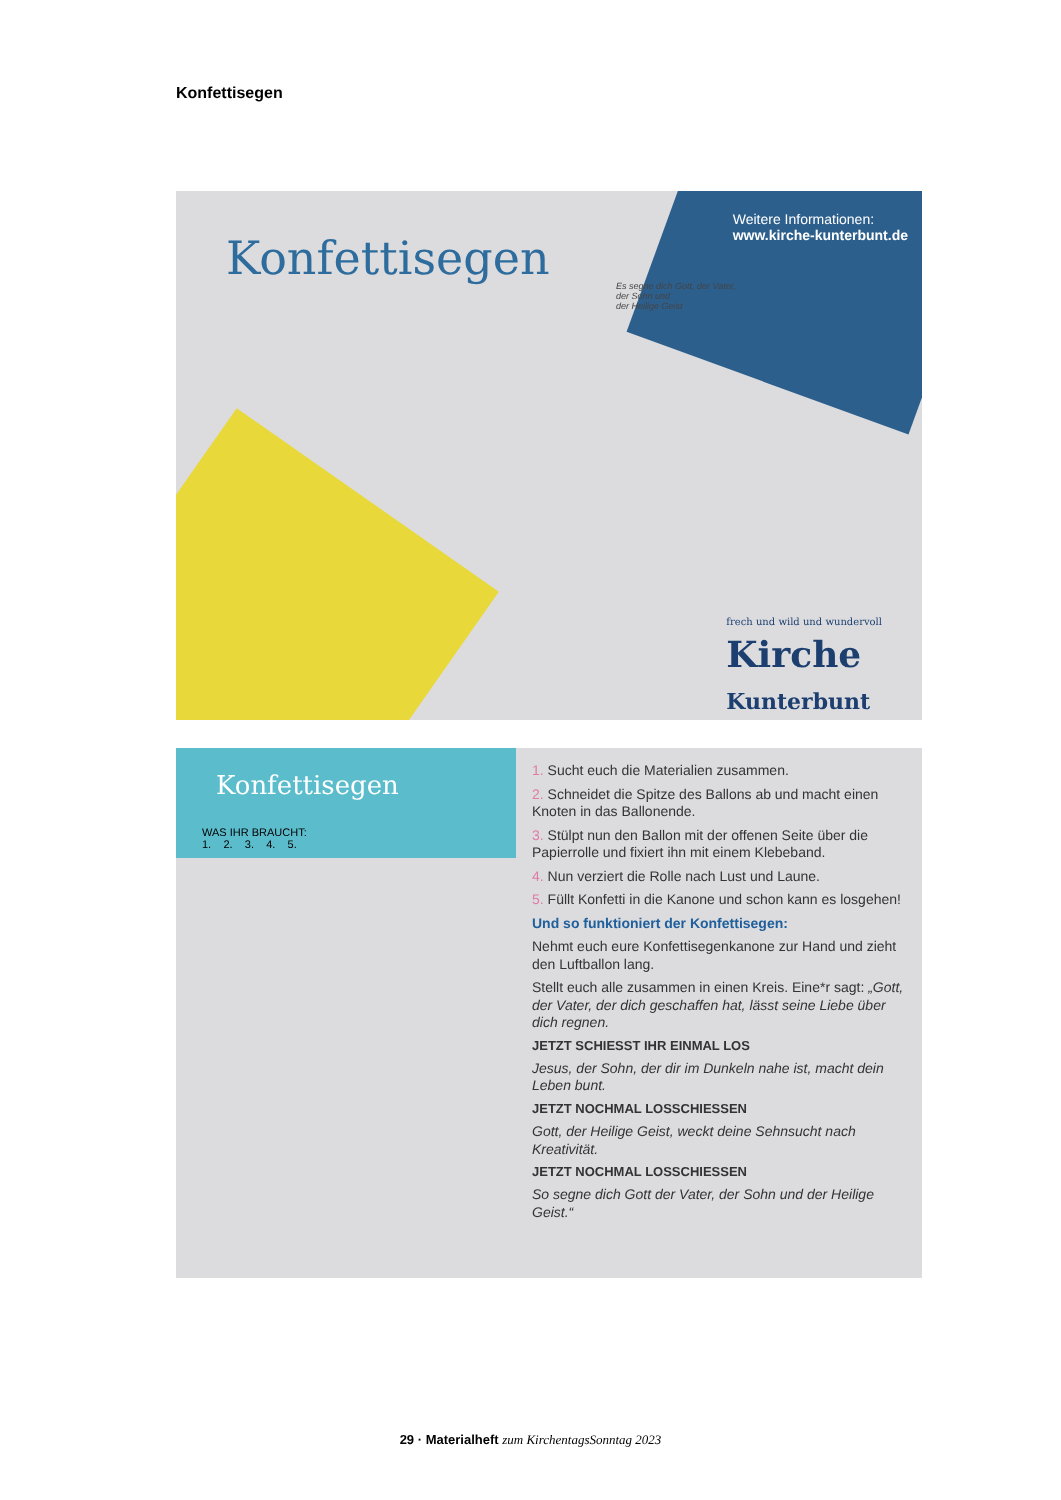Konfettisegen
Konfettisegen
Weitere Informationen:
www.kirche-kunterbunt.de
Es segne dich Gott, der Vater,
der Sohn und
der Heilige Geist
frech und wild und wundervoll
Kirche
Kunterbunt
Konfettisegen
WAS IHR BRAUCHT:
1. 2. 3. 4. 5.
1. Sucht euch die Materialien zusammen.
2. Schneidet die Spitze des Ballons ab und macht einen Knoten in das Ballonende.
3. Stülpt nun den Ballon mit der offenen Seite über die Papierrolle und fixiert ihn mit einem Klebeband.
4. Nun verziert die Rolle nach Lust und Laune.
5. Füllt Konfetti in die Kanone und schon kann es losgehen!
Und so funktioniert der Konfettisegen:
Nehmt euch eure Konfettisegenkanone zur Hand und zieht den Luftballon lang.
Stellt euch alle zusammen in einen Kreis. Eine*r sagt: „Gott, der Vater, der dich geschaffen hat, lässt seine Liebe über dich regnen.
JETZT SCHIESST IHR EINMAL LOS
Jesus, der Sohn, der dir im Dunkeln nahe ist, macht dein Leben bunt.
JETZT NOCHMAL LOSSCHIESSEN
Gott, der Heilige Geist, weckt deine Sehnsucht nach Kreativität.
JETZT NOCHMAL LOSSCHIESSEN
So segne dich Gott der Vater, der Sohn und der Heilige Geist.“
29 · Materialheft zum KirchentagsSonntag 2023